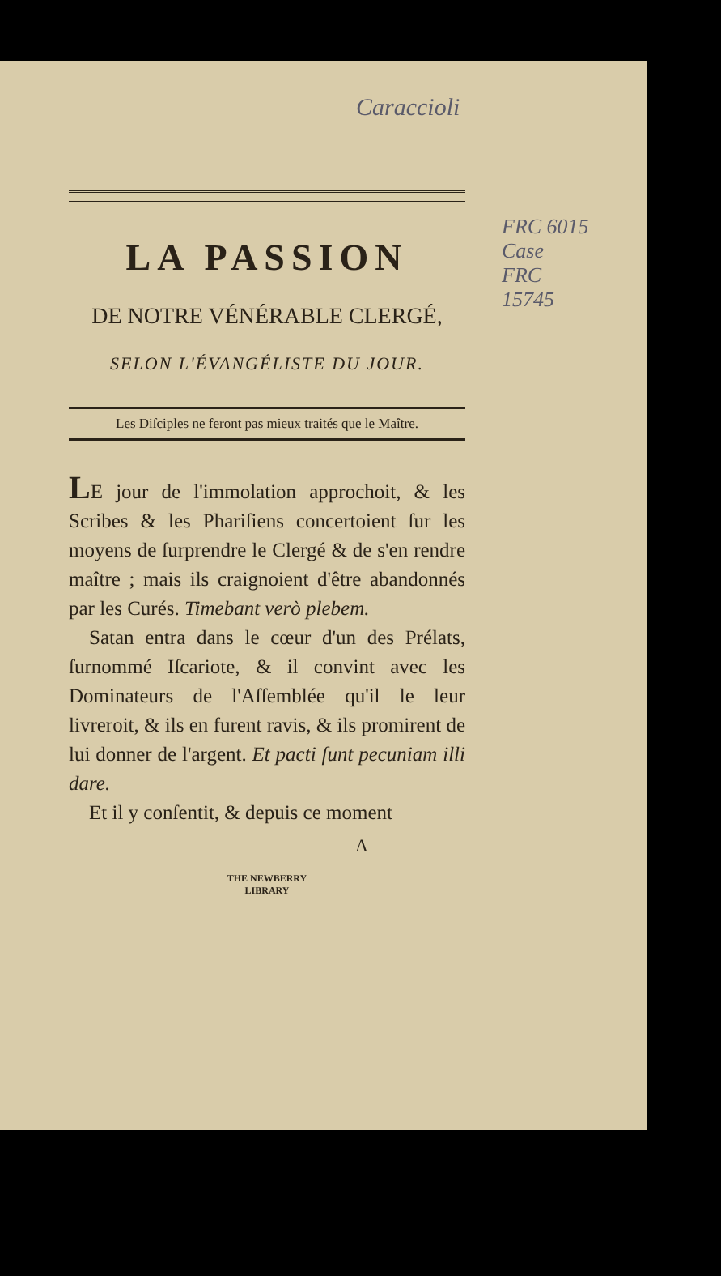Caraccioli
FRC 6015
Case
FRC
15745
LA PASSION
DE NOTRE VÉNÉRABLE CLERGÉ,
SELON L'ÉVANGÉLISTE DU JOUR.
Les Diſciples ne feront pas mieux traités que le Maître.
LE jour de l'immolation approchoit, & les Scribes & les Phariſiens concertoient ſur les moyens de ſurprendre le Clergé & de s'en rendre maître ; mais ils craignoient d'être abandonnés par les Curés. Timebant verò plebem.
Satan entra dans le cœur d'un des Prélats, ſurnommé Iſcariote, & il convint avec les Dominateurs de l'Aſſemblée qu'il le leur livreroit, & ils en furent ravis, & ils promirent de lui donner de l'argent. Et pacti ſunt pecuniam illi dare.
Et il y conſentit, & depuis ce moment
A
THE NEWBERRY
LIBRARY